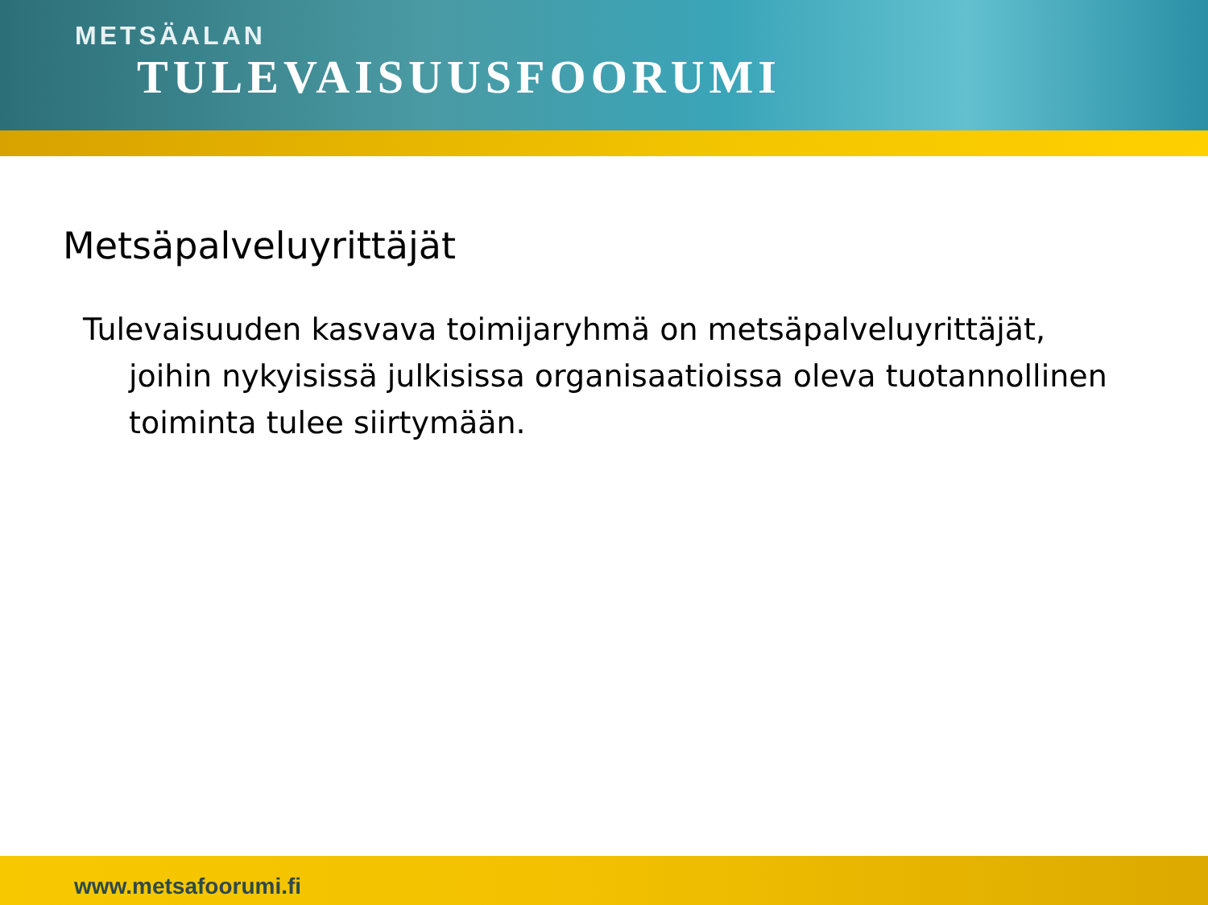METSÄALAN
TULEVAISUUSFOORUMI
Metsäpalveluyrittäjät
Tulevaisuuden kasvava toimijaryhmä on metsäpalveluyrittäjät, joihin nykyisissä julkisissa organisaatioissa oleva tuotannollinen toiminta tulee siirtymään.
www.metsafoorumi.fi